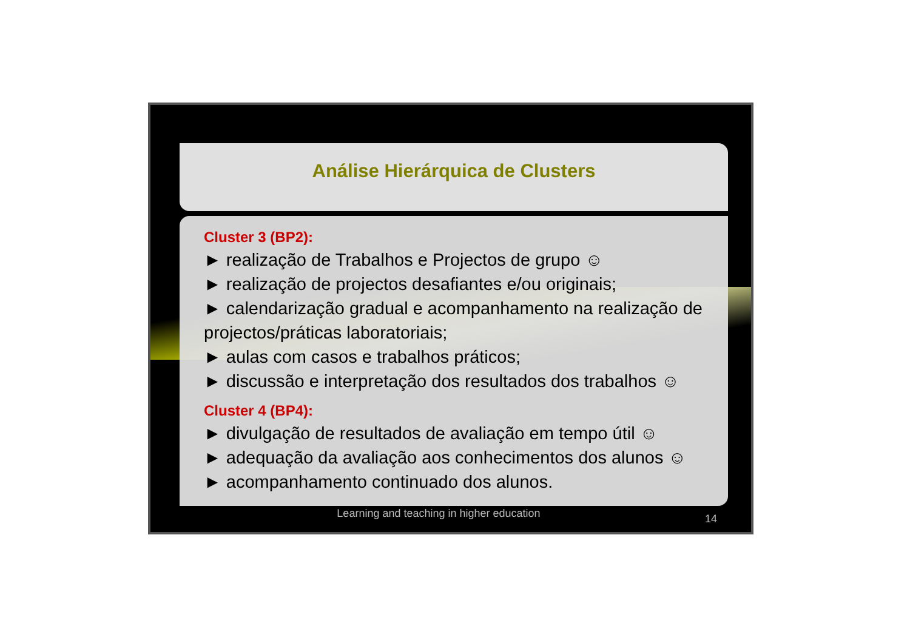Análise Hierárquica de Clusters
Cluster 3 (BP2):
► realização de Trabalhos e Projectos de grupo ☺
► realização de projectos desafiantes e/ou originais;
► calendarização gradual e acompanhamento na realização de projectos/práticas laboratoriais;
► aulas com casos e trabalhos práticos;
► discussão e interpretação dos resultados dos trabalhos ☺
Cluster 4 (BP4):
► divulgação de resultados de avaliação em tempo útil ☺
► adequação da avaliação aos conhecimentos dos alunos ☺
► acompanhamento continuado dos alunos.
Learning and teaching in higher education
14